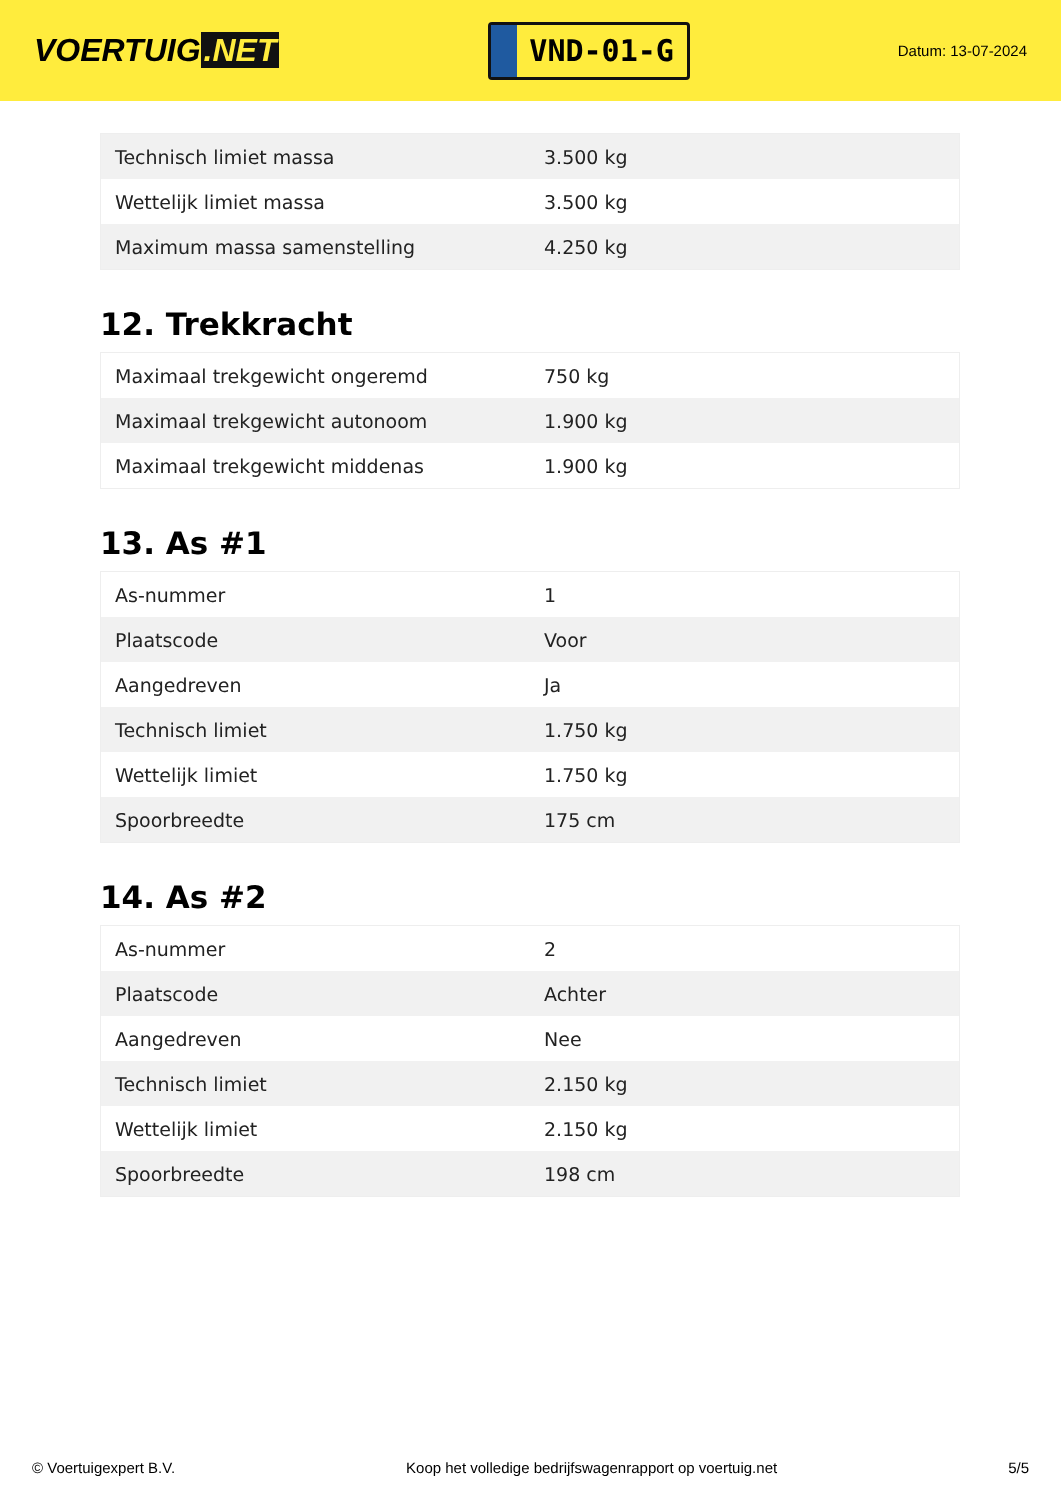VOERTUIG.NET
VND-01-G
Datum: 13-07-2024
| Technisch limiet massa | 3.500 kg |
| Wettelijk limiet massa | 3.500 kg |
| Maximum massa samenstelling | 4.250 kg |
12. Trekkracht
| Maximaal trekgewicht ongeremd | 750 kg |
| Maximaal trekgewicht autonoom | 1.900 kg |
| Maximaal trekgewicht middenas | 1.900 kg |
13. As #1
| As-nummer | 1 |
| Plaatscode | Voor |
| Aangedreven | Ja |
| Technisch limiet | 1.750 kg |
| Wettelijk limiet | 1.750 kg |
| Spoorbreedte | 175 cm |
14. As #2
| As-nummer | 2 |
| Plaatscode | Achter |
| Aangedreven | Nee |
| Technisch limiet | 2.150 kg |
| Wettelijk limiet | 2.150 kg |
| Spoorbreedte | 198 cm |
© Voertuigexpert B.V. Koop het volledige bedrijfswagenrapport op voertuig.net 5/5